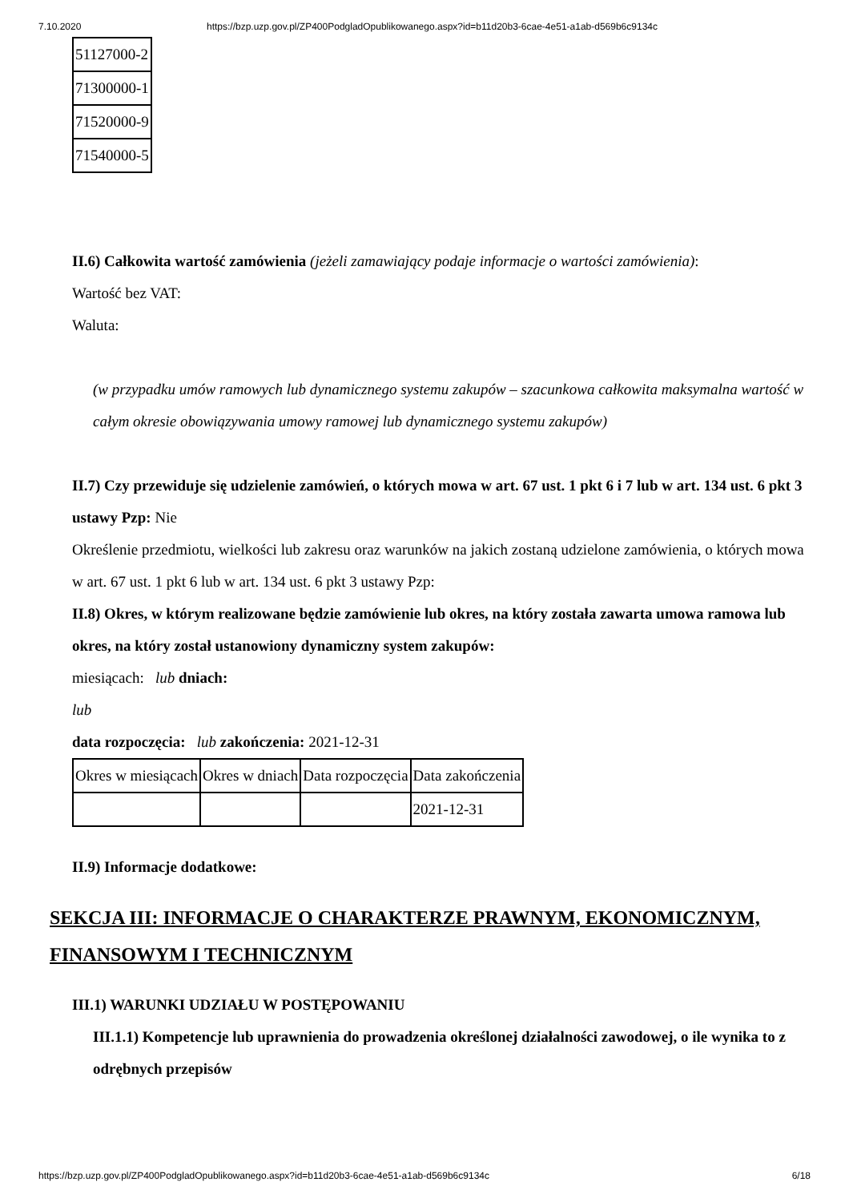7.10.2020 https://bzp.uzp.gov.pl/ZP400PodgladOpublikowanego.aspx?id=b11d20b3-6cae-4e51-a1ab-d569b6c9134c
| 51127000-2 |
| 71300000-1 |
| 71520000-9 |
| 71540000-5 |
II.6) Całkowita wartość zamówienia (jeżeli zamawiający podaje informacje o wartości zamówienia):
Wartość bez VAT:
Waluta:
(w przypadku umów ramowych lub dynamicznego systemu zakupów – szacunkowa całkowita maksymalna wartość w całym okresie obowiązywania umowy ramowej lub dynamicznego systemu zakupów)
II.7) Czy przewiduje się udzielenie zamówień, o których mowa w art. 67 ust. 1 pkt 6 i 7 lub w art. 134 ust. 6 pkt 3 ustawy Pzp: Nie
Określenie przedmiotu, wielkości lub zakresu oraz warunków na jakich zostaną udzielone zamówienia, o których mowa w art. 67 ust. 1 pkt 6 lub w art. 134 ust. 6 pkt 3 ustawy Pzp:
II.8) Okres, w którym realizowane będzie zamówienie lub okres, na który została zawarta umowa ramowa lub okres, na który został ustanowiony dynamiczny system zakupów:
miesiącach: lub dniach:
lub
data rozpoczęcia: lub zakończenia: 2021-12-31
| Okres w miesiącach | Okres w dniach | Data rozpoczęcia | Data zakończenia |
| | | | 2021-12-31 |
II.9) Informacje dodatkowe:
SEKCJA III: INFORMACJE O CHARAKTERZE PRAWNYM, EKONOMICZNYM, FINANSOWYM I TECHNICZNYM
III.1) WARUNKI UDZIAŁU W POSTĘPOWANIU
III.1.1) Kompetencje lub uprawnienia do prowadzenia określonej działalności zawodowej, o ile wynika to z odrębnych przepisów
https://bzp.uzp.gov.pl/ZP400PodgladOpublikowanego.aspx?id=b11d20b3-6cae-4e51-a1ab-d569b6c9134c 6/18